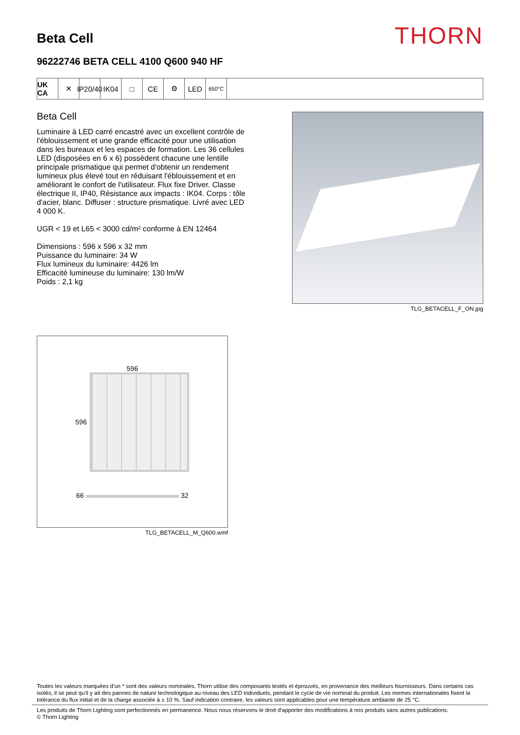Beta Cell
THORN
96222746 BETA CELL 4100 Q600 940 HF
UK CA
✕ IP20/40
IK04 □ CE ⚙ LED
650°C
Beta Cell
Luminaire à LED carré encastré avec un excellent contrôle de l'éblouissement et une grande efficacité pour une utilisation dans les bureaux et les espaces de formation. Les 36 cellules LED (disposées en 6 x 6) possèdent chacune une lentille principale prismatique qui permet d'obtenir un rendement lumineux plus élevé tout en réduisant l'éblouissement et en améliorant le confort de l'utilisateur. Flux fixe Driver. Classe électrique II, IP40, Résistance aux impacts : IK04. Corps : tôle d'acier, blanc. Diffuser : structure prismatique. Livré avec LED 4 000 K.
UGR < 19 et L65 < 3000 cd/m² conforme à EN 12464
Dimensions : 596 x 596 x 32 mm
Puissance du luminaire: 34 W
Flux lumineux du luminaire: 4426 lm
Efficacité lumineuse du luminaire: 130 lm/W
Poids : 2,1 kg
TLG_BETACELL_F_ON.jpg
596
596
66 32
TLG_BETACELL_M_Q600.wmf
Toutes les valeurs marquées d'un * sont des valeurs nominales. Thorn utilise des composants testés et éprouvés, en provenance des meilleurs fournisseurs. Dans certains cas isolés, il se peut qu'il y ait des pannes de nature technologique au niveau des LED individuels, pendant le cycle de vie nominal du produit. Les normes internationales fixent la tolérance du flux initial et de la charge associée à ± 10 %. Sauf indication contraire, les valeurs sont applicables pour une température ambiante de 25 °C.
Les produits de Thorn Lighting sont perfectionnés en permanence. Nous nous réservons le droit d'apporter des modifications à nos produits sans autres publications.
© Thorn Lighting